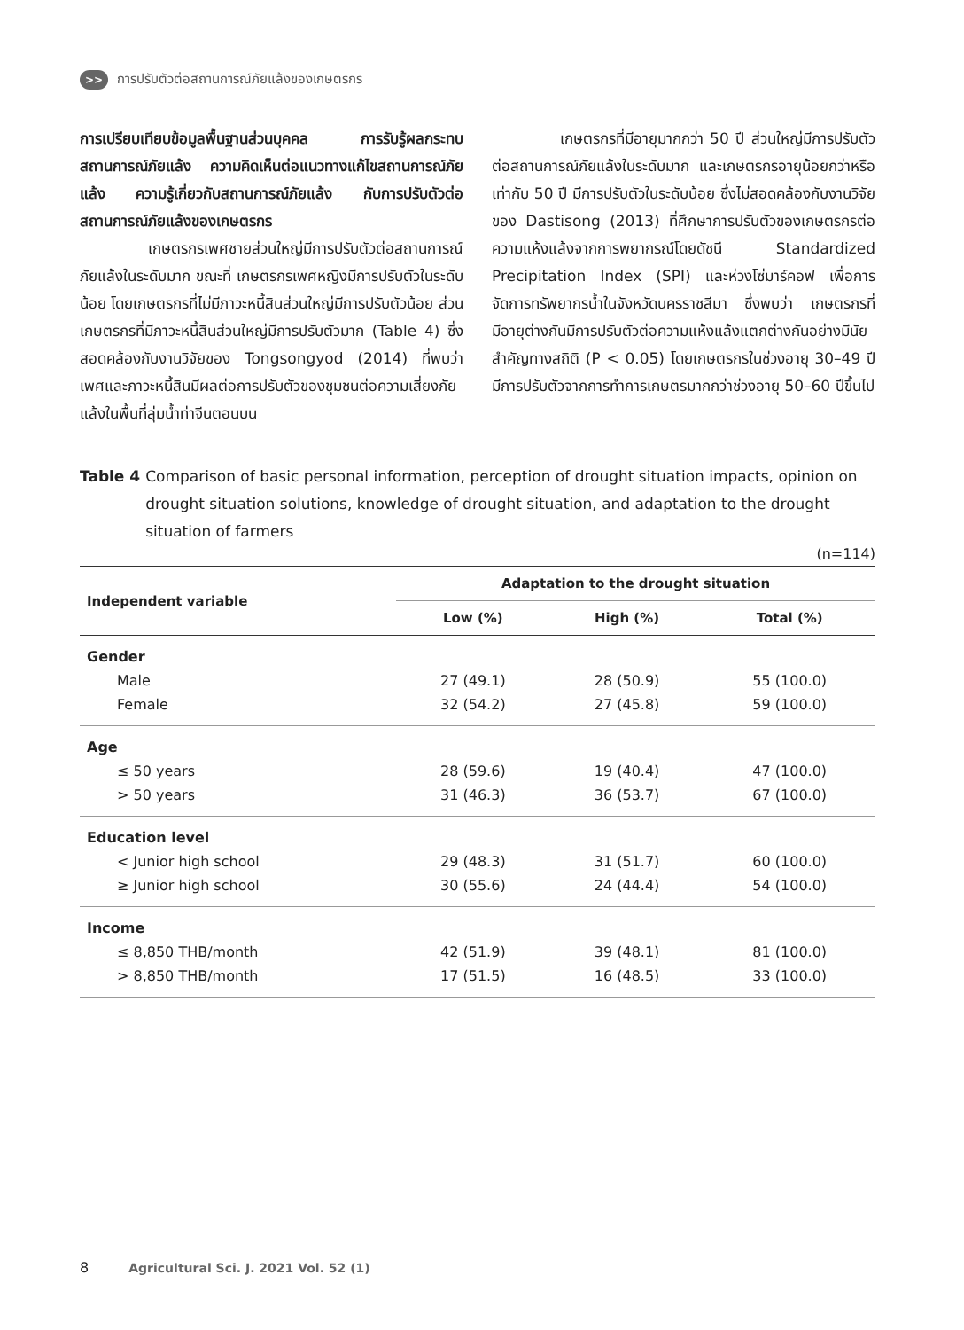>> การปรับตัวต่อสถานการณ์ภัยแล้งของเกษตรกร
การเปรียบเทียบข้อมูลพื้นฐานส่วนบุคคล การรับรู้ผลกระทบสถานการณ์ภัยแล้ง ความคิดเห็นต่อแนวทางแก้ไขสถานการณ์ภัยแล้ง ความรู้เกี่ยวกับสถานการณ์ภัยแล้ง กับการปรับตัวต่อสถานการณ์ภัยแล้งของเกษตรกร
เกษตรกรเพศชายส่วนใหญ่มีการปรับตัวต่อสถานการณ์ภัยแล้งในระดับมาก ขณะที่ เกษตรกรเพศหญิงมีการปรับตัวในระดับน้อย โดยเกษตรกรที่ไม่มีภาวะหนี้สินส่วนใหญ่มีการปรับตัวน้อย ส่วนเกษตรกรที่มีภาวะหนี้สินส่วนใหญ่มีการปรับตัวมาก (Table 4) ซึ่งสอดคล้องกับงานวิจัยของ Tongsongyod (2014) ที่พบว่า เพศและภาวะหนี้สินมีผลต่อการปรับตัวของชุมชนต่อความเสี่ยงภัยแล้งในพื้นที่ลุ่มน้ำท่าจีนตอนบน
เกษตรกรที่มีอายุมากกว่า 50 ปี ส่วนใหญ่มีการปรับตัวต่อสถานการณ์ภัยแล้งในระดับมาก และเกษตรกรอายุน้อยกว่าหรือเท่ากับ 50 ปี มีการปรับตัวในระดับน้อย ซึ่งไม่สอดคล้องกับงานวิจัยของ Dastisong (2013) ที่ศึกษาการปรับตัวของเกษตรกรต่อความแห้งแล้งจากการพยากรณ์โดยดัชนี Standardized Precipitation Index (SPI) และห่วงโซ่มาร์คอฟ เพื่อการจัดการทรัพยากรน้ำในจังหวัดนครราชสีมา ซึ่งพบว่า เกษตรกรที่มีอายุต่างกันมีการปรับตัวต่อความแห้งแล้งแตกต่างกันอย่างมีนัยสำคัญทางสถิติ (P < 0.05) โดยเกษตรกรในช่วงอายุ 30–49 ปี มีการปรับตัวจากการทำการเกษตรมากกว่าช่วงอายุ 50–60 ปีขึ้นไป
Table 4 Comparison of basic personal information, perception of drought situation impacts, opinion on drought situation solutions, knowledge of drought situation, and adaptation to the drought situation of farmers
(n=114)
| Independent variable | Adaptation to the drought situation | | |
| --- | --- | --- | --- |
| | Low (%) | High (%) | Total (%) |
| Gender | | | |
| Male | 27 (49.1) | 28 (50.9) | 55 (100.0) |
| Female | 32 (54.2) | 27 (45.8) | 59 (100.0) |
| Age | | | |
| ≤ 50 years | 28 (59.6) | 19 (40.4) | 47 (100.0) |
| > 50 years | 31 (46.3) | 36 (53.7) | 67 (100.0) |
| Education level | | | |
| < Junior high school | 29 (48.3) | 31 (51.7) | 60 (100.0) |
| ≥ Junior high school | 30 (55.6) | 24 (44.4) | 54 (100.0) |
| Income | | | |
| ≤ 8,850 THB/month | 42 (51.9) | 39 (48.1) | 81 (100.0) |
| > 8,850 THB/month | 17 (51.5) | 16 (48.5) | 33 (100.0) |
8 Agricultural Sci. J. 2021 Vol. 52 (1)